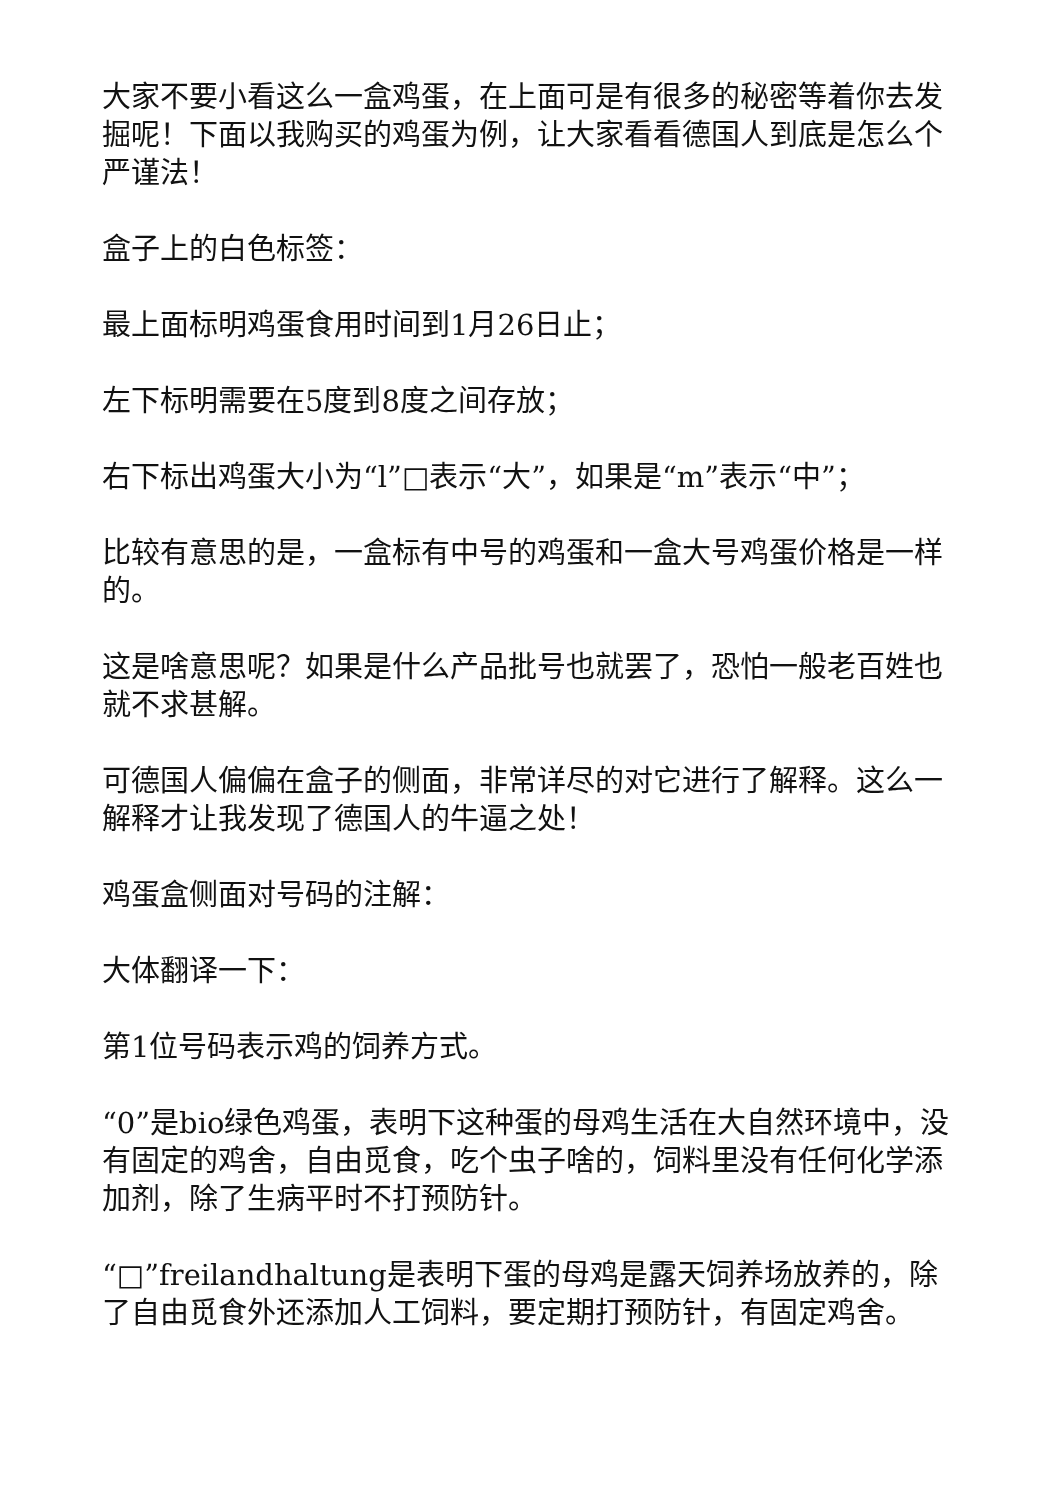大家不要小看这么一盒鸡蛋，在上面可是有很多的秘密等着你去发掘呢！下面以我购买的鸡蛋为例，让大家看看德国人到底是怎么个严谨法！
盒子上的白色标签：
最上面标明鸡蛋食用时间到1月26日止；
左下标明需要在5度到8度之间存放；
右下标出鸡蛋大小为“l”□表示“大”，如果是“m”表示“中”；
比较有意思的是，一盒标有中号的鸡蛋和一盒大号鸡蛋价格是一样的。
这是啥意思呢？如果是什么产品批号也就罢了，恐怕一般老百姓也就不求甚解。
可德国人偏偏在盒子的侧面，非常详尽的对它进行了解释。这么一解释才让我发现了德国人的牛逼之处！
鸡蛋盒侧面对号码的注解：
大体翻译一下：
第1位号码表示鸡的饲养方式。
“0”是bio绿色鸡蛋，表明下这种蛋的母鸡生活在大自然环境中，没有固定的鸡舍，自由觅食，吃个虫子啥的，饲料里没有任何化学添加剂，除了生病平时不打预防针。
“□”freilandhaltung是表明下蛋的母鸡是露天饲养场放养的，除了自由觅食外还添加人工饲料，要定期打预防针，有固定鸡舍。